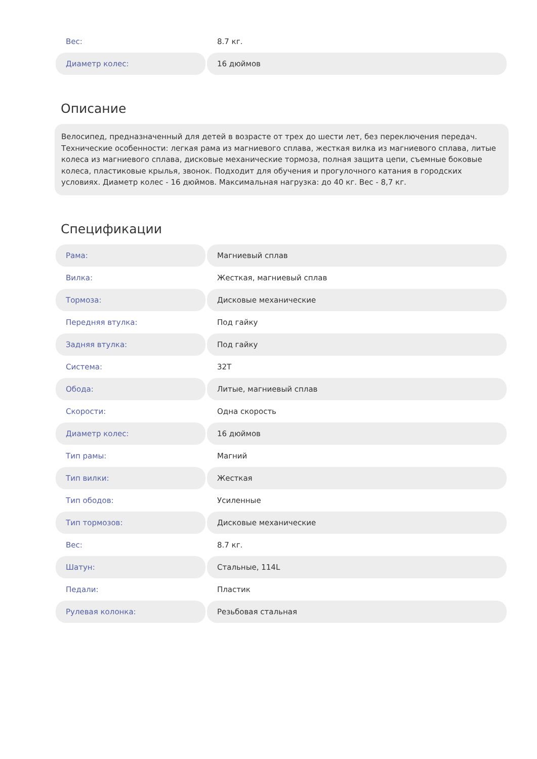| Вес: | 8.7 кг. |
| Диаметр колес: | 16 дюймов |
Описание
Велосипед, предназначенный для детей в возрасте от трех до шести лет, без переключения передач. Технические особенности: легкая рама из магниевого сплава, жесткая вилка из магниевого сплава, литые колеса из магниевого сплава, дисковые механические тормоза, полная защита цепи, съемные боковые колеса, пластиковые крылья, звонок. Подходит для обучения и прогулочного катания в городских условиях. Диаметр колес - 16 дюймов. Максимальная нагрузка: до 40 кг. Вес - 8,7 кг.
Спецификации
| Рама: | Магниевый сплав |
| Вилка: | Жесткая, магниевый сплав |
| Тормоза: | Дисковые механические |
| Передняя втулка: | Под гайку |
| Задняя втулка: | Под гайку |
| Система: | 32T |
| Обода: | Литые, магниевый сплав |
| Скорости: | Одна скорость |
| Диаметр колес: | 16 дюймов |
| Тип рамы: | Магний |
| Тип вилки: | Жесткая |
| Тип ободов: | Усиленные |
| Тип тормозов: | Дисковые механические |
| Вес: | 8.7 кг. |
| Шатун: | Стальные, 114L |
| Педали: | Пластик |
| Рулевая колонка: | Резьбовая стальная |